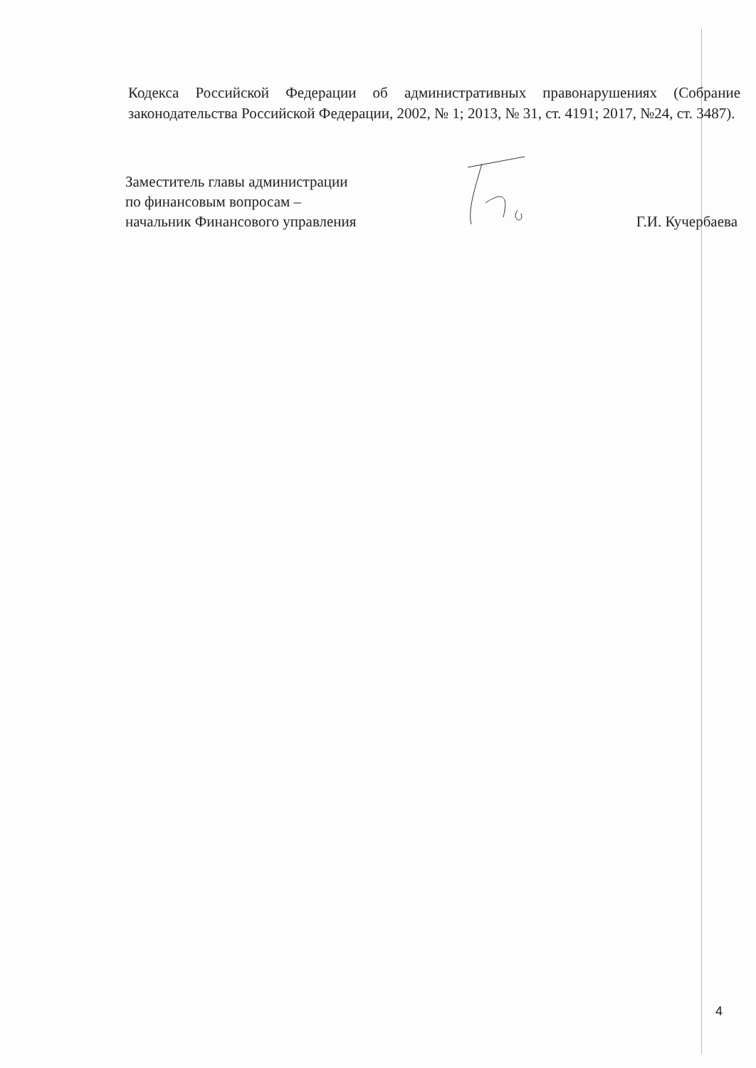Кодекса Российской Федерации об административных правонарушениях (Собрание законодательства Российской Федерации, 2002, № 1; 2013, № 31, ст. 4191; 2017, №24, ст. 3487).
Заместитель главы администрации
по финансовым вопросам –
начальник Финансового управления
Г.И. Кучербаева
4